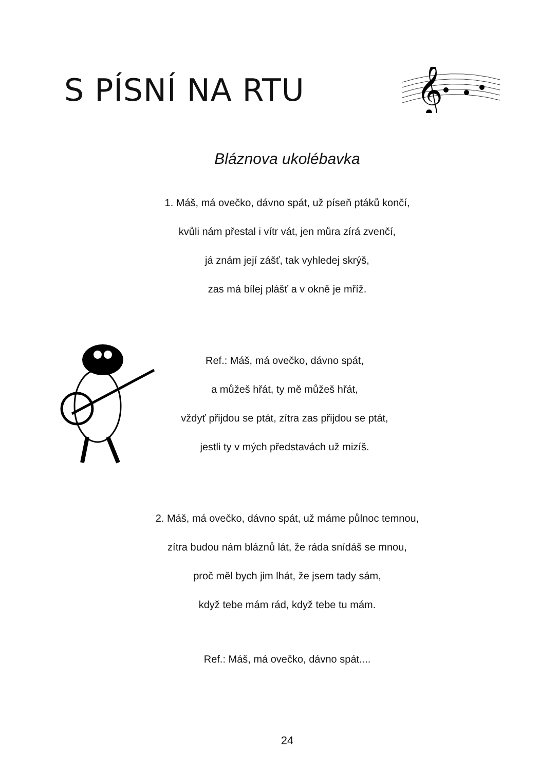S PÍSNÍ NA RTU
𝄞
Bláznova ukolébavka
1. Máš, má ovečko, dávno spát, už píseň ptáků končí,
kvůli nám přestal i vítr vát, jen můra zírá zvenčí,
já znám její zášť, tak vyhledej skrýš,
zas má bílej plášť a v okně je mříž.
Ref.: Máš, má ovečko, dávno spát,
a můžeš hřát, ty mě můžeš hřát,
vždyť přijdou se ptát, zítra zas přijdou se ptát,
jestli ty v mých představách už mizíš.
2. Máš, má ovečko, dávno spát, už máme půlnoc temnou,
zítra budou nám bláznů lát, že ráda snídáš se mnou,
proč měl bych jim lhát, že jsem tady sám,
když tebe mám rád, když tebe tu mám.
Ref.: Máš, má ovečko, dávno spát....
24